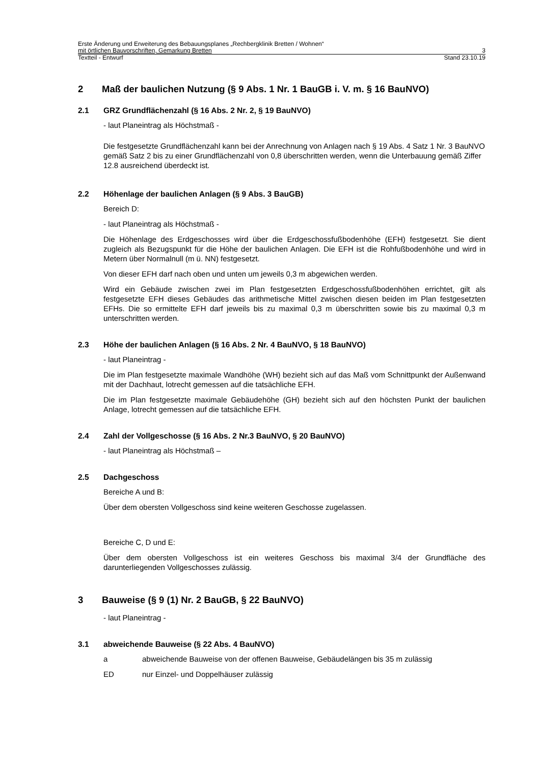Erste Änderung und Erweiterung des Bebauungsplanes „Rechbergklinik Bretten / Wohnen“
mit örtlichen Bauvorschriften, Gemarkung Bretten 3
Textteil - Entwurf Stand 23.10.19
2 Maß der baulichen Nutzung (§ 9 Abs. 1 Nr. 1 BauGB i. V. m. § 16 BauNVO)
2.1 GRZ Grundflächenzahl (§ 16 Abs. 2 Nr. 2, § 19 BauNVO)
- laut Planeintrag als Höchstmaß -
Die festgesetzte Grundflächenzahl kann bei der Anrechnung von Anlagen nach § 19 Abs. 4 Satz 1 Nr. 3 BauNVO gemäß Satz 2 bis zu einer Grundflächenzahl von 0,8 überschritten werden, wenn die Unterbauung gemäß Ziffer 12.8 ausreichend überdeckt ist.
2.2 Höhenlage der baulichen Anlagen (§ 9 Abs. 3 BauGB)
Bereich D:
- laut Planeintrag als Höchstmaß -
Die Höhenlage des Erdgeschosses wird über die Erdgeschossfußbodenhöhe (EFH) festgesetzt. Sie dient zugleich als Bezugspunkt für die Höhe der baulichen Anlagen. Die EFH ist die Rohfußbodenhöhe und wird in Metern über Normalnull (m ü. NN) festgesetzt.
Von dieser EFH darf nach oben und unten um jeweils 0,3 m abgewichen werden.
Wird ein Gebäude zwischen zwei im Plan festgesetzten Erdgeschossfußbodenhöhen errichtet, gilt als festgesetzte EFH dieses Gebäudes das arithmetische Mittel zwischen diesen beiden im Plan festgesetzten EFHs. Die so ermittelte EFH darf jeweils bis zu maximal 0,3 m überschritten sowie bis zu maximal 0,3 m unterschritten werden.
2.3 Höhe der baulichen Anlagen (§ 16 Abs. 2 Nr. 4 BauNVO, § 18 BauNVO)
- laut Planeintrag -
Die im Plan festgesetzte maximale Wandhöhe (WH) bezieht sich auf das Maß vom Schnittpunkt der Außenwand mit der Dachhaut, lotrecht gemessen auf die tatsächliche EFH.
Die im Plan festgesetzte maximale Gebäudehöhe (GH) bezieht sich auf den höchsten Punkt der baulichen Anlage, lotrecht gemessen auf die tatsächliche EFH.
2.4 Zahl der Vollgeschosse (§ 16 Abs. 2 Nr.3 BauNVO, § 20 BauNVO)
- laut Planeintrag als Höchstmaß –
2.5 Dachgeschoss
Bereiche A und B:
Über dem obersten Vollgeschoss sind keine weiteren Geschosse zugelassen.
Bereiche C, D und E:
Über dem obersten Vollgeschoss ist ein weiteres Geschoss bis maximal 3/4 der Grundfläche des darunterliegenden Vollgeschosses zulässig.
3 Bauweise (§ 9 (1) Nr. 2 BauGB, § 22 BauNVO)
- laut Planeintrag -
3.1 abweichende Bauweise (§ 22 Abs. 4 BauNVO)
a abweichende Bauweise von der offenen Bauweise, Gebäudelängen bis 35 m zulässig
ED nur Einzel- und Doppelhäuser zulässig